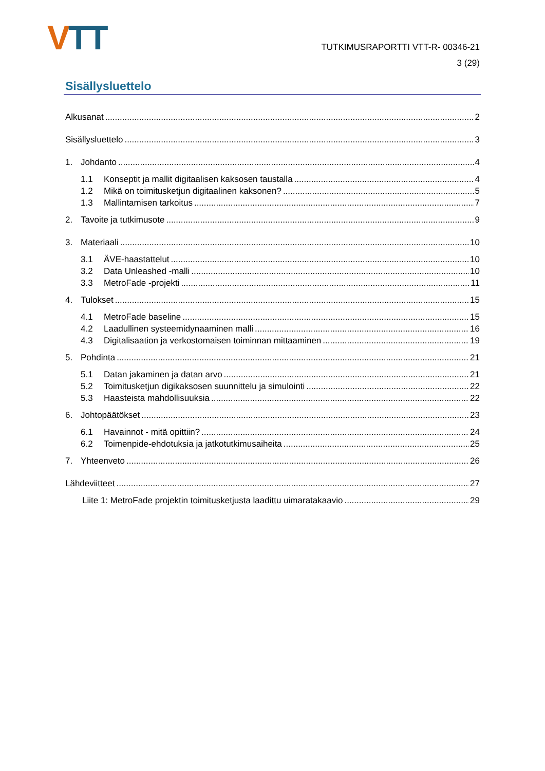VTT
TUTKIMUSRAPORTTI VTT-R- 00346-21
3 (29)
Sisällysluettelo
Alkusanat 2
Sisällysluettelo 3
1. Johdanto 4
1.1 Konseptit ja mallit digitaalisen kaksosen taustalla 4
1.2 Mikä on toimitusketjun digitaalinen kaksonen? 5
1.3 Mallintamisen tarkoitus 7
2. Tavoite ja tutkimusote 9
3. Materiaali 10
3.1 ÄVE-haastattelut 10
3.2 Data Unleashed -malli 10
3.3 MetroFade -projekti 11
4. Tulokset 15
4.1 MetroFade baseline 15
4.2 Laadullinen systeemidynaaminen malli 16
4.3 Digitalisaation ja verkostomaisen toiminnan mittaaminen 19
5. Pohdinta 21
5.1 Datan jakaminen ja datan arvo 21
5.2 Toimitusketjun digikaksosen suunnittelu ja simulointi 22
5.3 Haasteista mahdollisuuksia 22
6. Johtopäätökset 23
6.1 Havainnot - mitä opittiin? 24
6.2 Toimenpide-ehdotuksia ja jatkotutkimusaiheita 25
7. Yhteenveto 26
Lähdeviitteet 27
Liite 1: MetroFade projektin toimitusketjusta laadittu uimaratakaavio 29